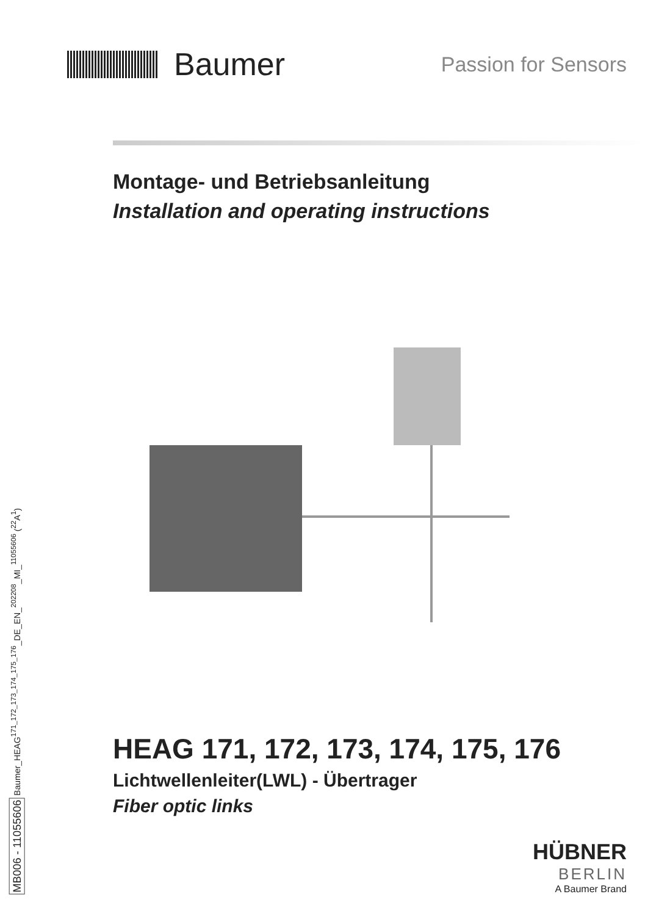Baumer
Passion for Sensors
Montage- und Betriebsanleitung
Installation and operating instructions
HEAG 171, 172, 173, 174, 175, 176
Lichtwellenleiter(LWL) - Übertrager
Fiber optic links
MB006 - 11055606 Baumer_HEAG<sup>171_172_173_174_175_176</sup>_DE_EN_<sup>202208</sup>_MI_<sup>11055606</sup> (<sup>22</sup>A<sup>1</sup>)
HÜBNER
BERLIN
A Baumer Brand